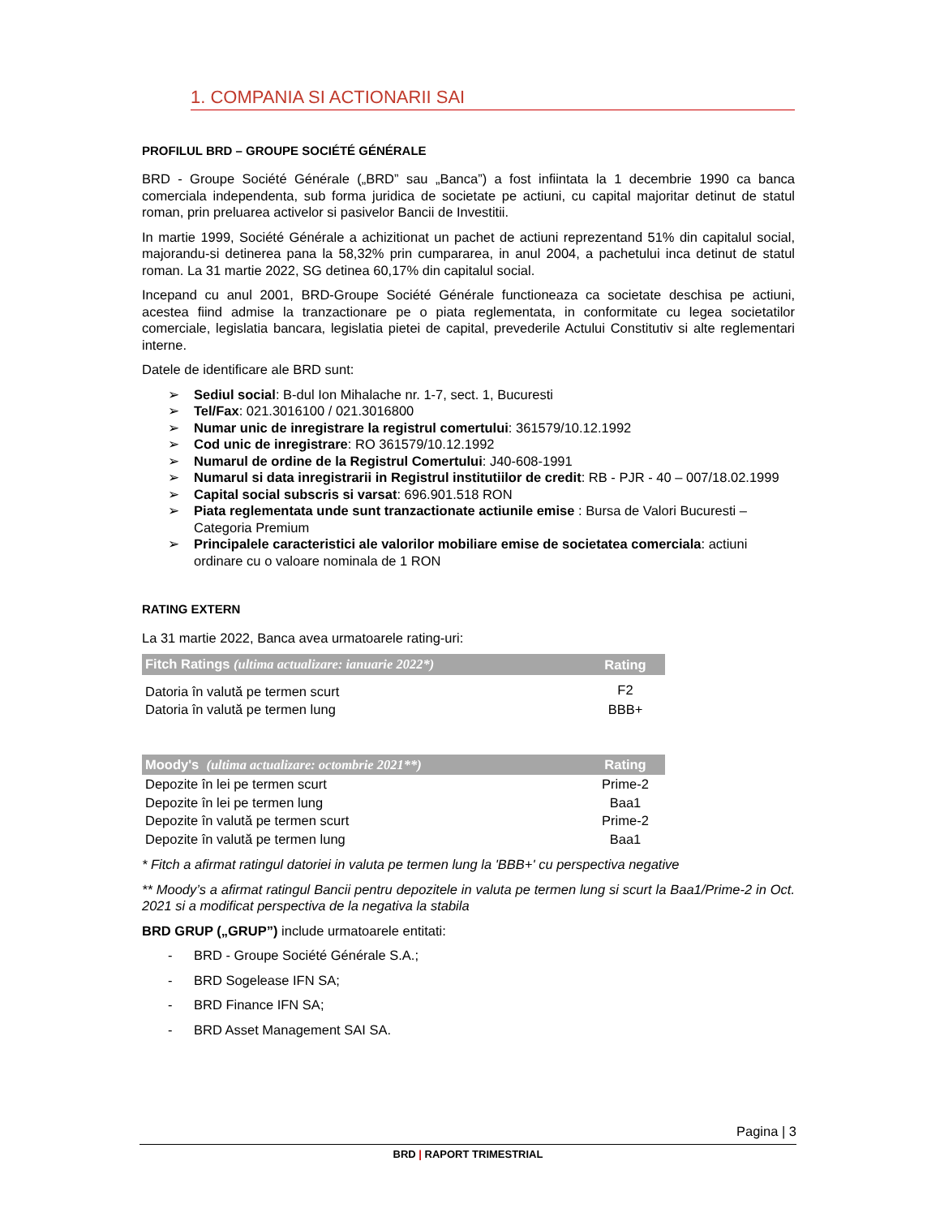1. COMPANIA SI ACTIONARII SAI
PROFILUL BRD – GROUPE SOCIÉTÉ GÉNÉRALE
BRD - Groupe Société Générale („BRD” sau „Banca”) a fost infiintata la 1 decembrie 1990 ca banca comerciala independenta, sub forma juridica de societate pe actiuni, cu capital majoritar detinut de statul roman, prin preluarea activelor si pasivelor Bancii de Investitii.
In martie 1999, Société Générale a achizitionat un pachet de actiuni reprezentand 51% din capitalul social, majorandu-si detinerea pana la 58,32% prin cumpararea, in anul 2004, a pachetului inca detinut de statul roman. La 31 martie 2022, SG detinea 60,17% din capitalul social.
Incepand cu anul 2001, BRD-Groupe Société Générale functioneaza ca societate deschisa pe actiuni, acestea fiind admise la tranzactionare pe o piata reglementata, in conformitate cu legea societatilor comerciale, legislatia bancara, legislatia pietei de capital, prevederile Actului Constitutiv si alte reglementari interne.
Datele de identificare ale BRD sunt:
➢ Sediul social: B-dul Ion Mihalache nr. 1-7, sect. 1, Bucuresti
➢ Tel/Fax: 021.3016100 / 021.3016800
➢ Numar unic de inregistrare la registrul comertului: 361579/10.12.1992
➢ Cod unic de inregistrare: RO 361579/10.12.1992
➢ Numarul de ordine de la Registrul Comertului: J40-608-1991
➢ Numarul si data inregistrarii in Registrul institutiilor de credit: RB - PJR - 40 – 007/18.02.1999
➢ Capital social subscris si varsat: 696.901.518 RON
➢ Piata reglementata unde sunt tranzactionate actiunile emise : Bursa de Valori Bucuresti – Categoria Premium
➢ Principalele caracteristici ale valorilor mobiliare emise de societatea comerciala: actiuni ordinare cu o valoare nominala de 1 RON
RATING EXTERN
La 31 martie 2022, Banca avea urmatoarele rating-uri:
| Fitch Ratings (ultima actualizare: ianuarie 2022*) | Rating |
| --- | --- |
| Datoria în valută pe termen scurt | F2 |
| Datoria în valută pe termen lung | BBB+ |
| Moody's (ultima actualizare: octombrie 2021**) | Rating |
| --- | --- |
| Depozite în lei pe termen scurt | Prime-2 |
| Depozite în lei pe termen lung | Baa1 |
| Depozite în valută pe termen scurt | Prime-2 |
| Depozite în valută pe termen lung | Baa1 |
* Fitch a afirmat ratingul datoriei in valuta pe termen lung la 'BBB+' cu perspectiva negative
** Moody’s a afirmat ratingul Bancii pentru depozitele in valuta pe termen lung si scurt la Baa1/Prime-2 in Oct. 2021 si a modificat perspectiva de la negativa la stabila
BRD GRUP („GRUP”) include urmatoarele entitati:
- BRD - Groupe Société Générale S.A.;
- BRD Sogelease IFN SA;
- BRD Finance IFN SA;
- BRD Asset Management SAI SA.
Pagina | 3
BRD | RAPORT TRIMESTRIAL